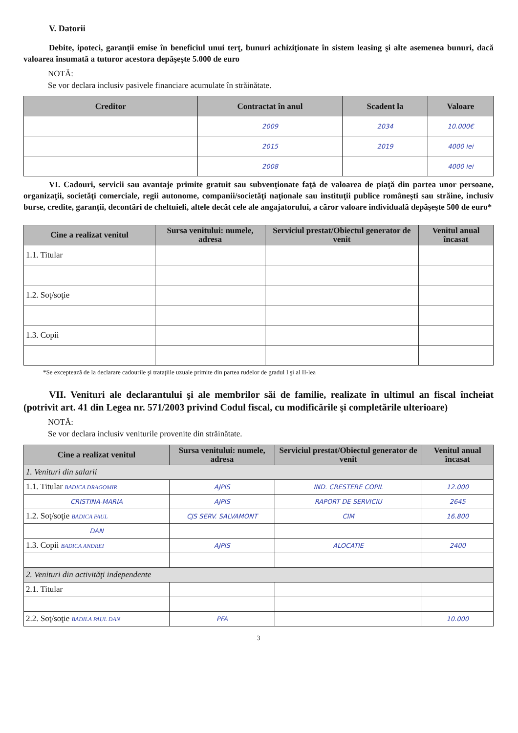V. Datorii
Debite, ipoteci, garanţii emise în beneficiul unui terţ, bunuri achiziţionate în sistem leasing şi alte asemenea bunuri, dacă valoarea însumată a tuturor acestora depăşeşte 5.000 de euro
NOTĂ:
Se vor declara inclusiv pasivele financiare acumulate în străinătate.
| Creditor | Contractat în anul | Scadent la | Valoare |
| --- | --- | --- | --- |
| | 2009 | 2034 | 10.000€ |
| | 2015 | 2019 | 4000 lei |
| | 2008 | | 4000 lei |
VI. Cadouri, servicii sau avantaje primite gratuit sau subvenţionate faţă de valoarea de piaţă din partea unor persoane, organizaţii, societăţi comerciale, regii autonome, companii/societăţi naţionale sau instituţii publice româneşti sau străine, inclusiv burse, credite, garanţii, decontări de cheltuieli, altele decât cele ale angajatorului, a căror valoare individuală depăşeşte 500 de euro*
| Cine a realizat venitul | Sursa venitului: numele, adresa | Serviciul prestat/Obiectul generator de venit | Venitul anual încasat |
| --- | --- | --- | --- |
| 1.1. Titular | | | |
| 1.2. Soţ/soţie | | | |
| 1.3. Copii | | | |
*Se exceptează de la declarare cadourile şi trataţiile uzuale primite din partea rudelor de gradul I şi al II-lea
VII. Venituri ale declarantului şi ale membrilor săi de familie, realizate în ultimul an fiscal încheiat (potrivit art. 41 din Legea nr. 571/2003 privind Codul fiscal, cu modificările şi completările ulterioare)
NOTĂ:
Se vor declara inclusiv veniturile provenite din străinătate.
| Cine a realizat venitul | Sursa venitului: numele, adresa | Serviciul prestat/Obiectul generator de venit | Venitul anual încasat |
| --- | --- | --- | --- |
| 1. Venituri din salarii | | | |
| 1.1. Titular BADICA DRAGOMIR | AJPIS | IND. CRESTERE COPIL | 12.000 |
| CRISTINA-MARIA | AJPIS | RAPORT DE SERVICIU | 2645 |
| 1.2. Soţ/soţie BADICA PAUL | CJS SERV. SALVAMONT | CIM | 16.800 |
| DAN | | | |
| 1.3. Copii BADICA ANDREI | AJPIS | ALOCATIE | 2400 |
| 2. Venituri din activităţi independente | | | |
| 2.1. Titular | | | |
| 2.2. Soţ/soţie BADILA PAUL DAN | PFA | | 10.000 |
3